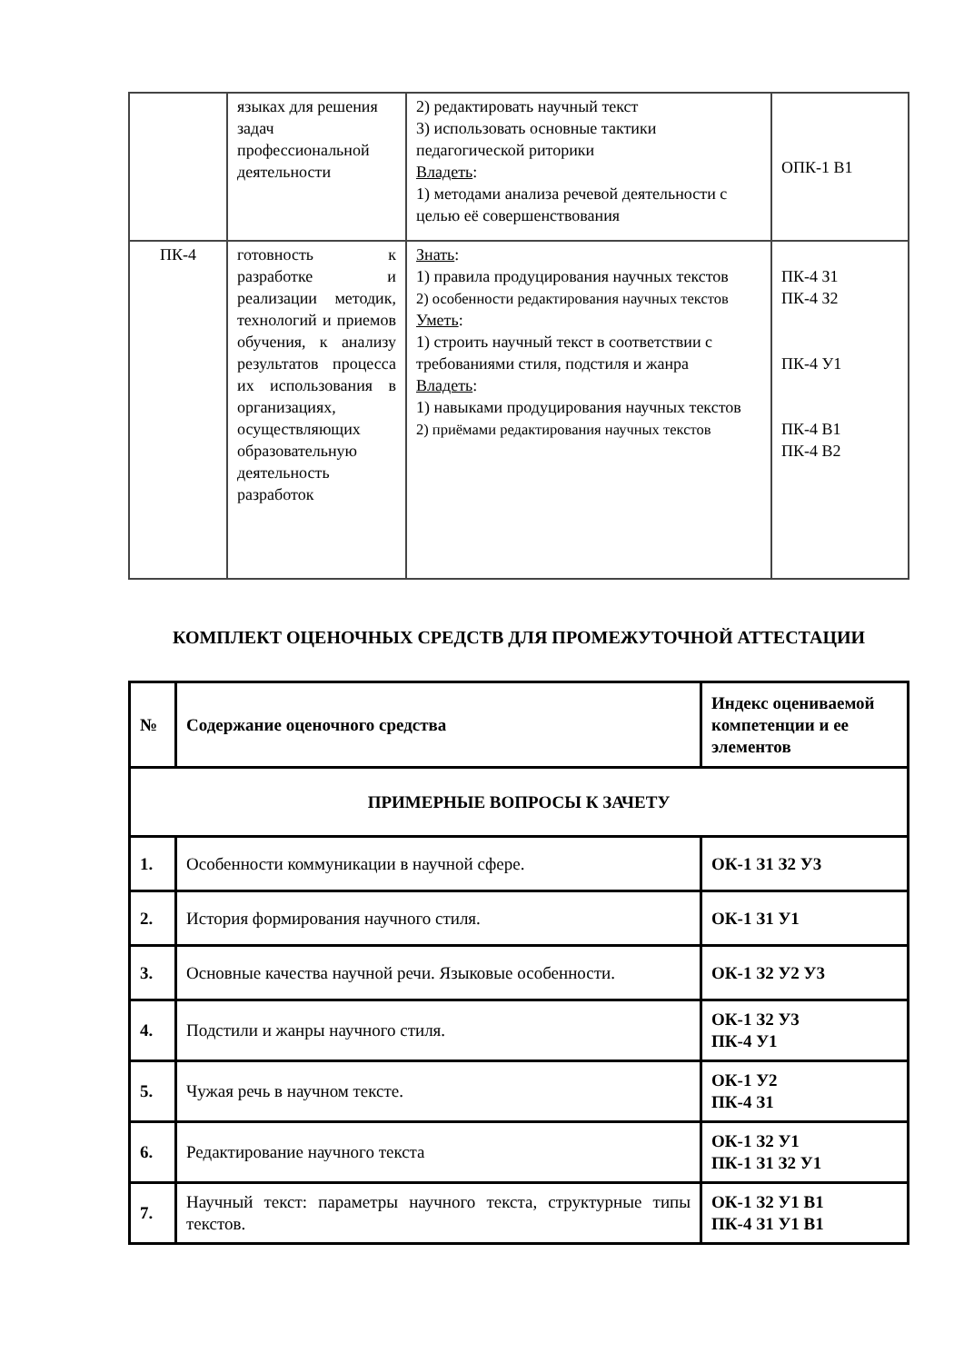| | языках для решения задач профессиональной деятельности | 2) редактировать научный текст 3) использовать основные тактики педагогической риторики Владеть : 1) методами анализа речевой деятельности с целью её совершенствования | ОПК-1 В1 |
| ПК-4 | готовность к разработке и реализации методик, технологий и приемов обучения, к анализу результатов процесса их использования в организациях, осуществляющих образовательную деятельность разработок | Знать : 1) правила продуцирования научных текстов 2) особенности редактирования научных текстов Уметь : 1) строить научный текст в соответствии с требованиями стиля, подстиля и жанра Владеть : 1) навыками продуцирования научных текстов 2) приёмами редактирования научных текстов | ПК-4 З1 ПК-4 З2 ПК-4 У1 ПК-4 В1 ПК-4 В2 |
КОМПЛЕКТ ОЦЕНОЧНЫХ СРЕДСТВ ДЛЯ ПРОМЕЖУТОЧНОЙ АТТЕСТАЦИИ
| № | Содержание оценочного средства | Индекс оцениваемой компетенции и ее элементов |
| ПРИМЕРНЫЕ ВОПРОСЫ К ЗАЧЕТУ | | |
| 1. | Особенности коммуникации в научной сфере. | ОК-1 З1 З2 У3 |
| 2. | История формирования научного стиля. | ОК-1 З1 У1 |
| 3. | Основные качества научной речи. Языковые особенности. | ОК-1 З2 У2 У3 |
| 4. | Подстили и жанры научного стиля. | ОК-1 З2 У3 ПК-4 У1 |
| 5. | Чужая речь в научном тексте. | ОК-1 У2 ПК-4 З1 |
| 6. | Редактирование научного текста | ОК-1 З2 У1 ПК-1 З1 З2 У1 |
| 7. | Научный текст: параметры научного текста, структурные типы текстов. | ОК-1 З2 У1 В1 ПК-4 З1 У1 В1 |